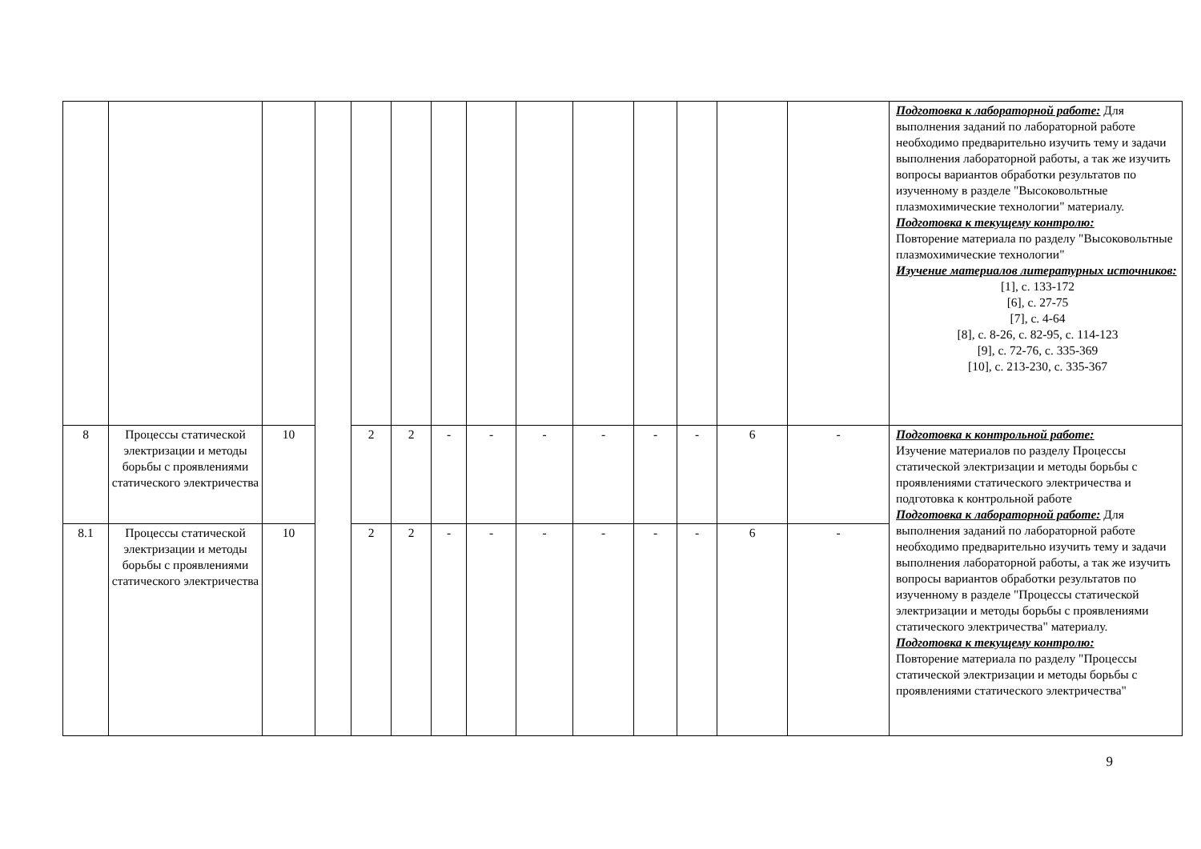| | | | | | | | | | | | | | | Подготовка к лабораторной работе: Для выполнения заданий по лабораторной работе необходимо предварительно изучить тему и задачи выполнения лабораторной работы, а так же изучить вопросы вариантов обработки результатов по изученному в разделе "Высоковольтные плазмохимические технологии" материалу. Подготовка к текущему контролю: Повторение материала по разделу "Высоковольтные плазмохимические технологии" Изучение материалов литературных источников: [1], с. 133-172 [6], с. 27-75 [7], с. 4-64 [8], с. 8-26, с. 82-95, с. 114-123 [9], с. 72-76, с. 335-369 [10], с. 213-230, с. 335-367 |
| 8 | Процессы статической электризации и методы борьбы с проявлениями статического электричества | 10 | | 2 | 2 | - | - | - | - | - | - | 6 | - | Подготовка к контрольной работе: Изучение материалов по разделу Процессы статической электризации и методы борьбы с проявлениями статического электричества и подготовка к контрольной работе Подготовка к лабораторной работе: Для выполнения заданий по лабораторной работе необходимо предварительно изучить тему и задачи выполнения лабораторной работы, а так же изучить вопросы вариантов обработки результатов по изученному в разделе "Процессы статической электризации и методы борьбы с проявлениями статического электричества" материалу. Подготовка к текущему контролю: Повторение материала по разделу "Процессы статической электризации и методы борьбы с проявлениями статического электричества" |
| 8.1 | Процессы статической электризации и методы борьбы с проявлениями статического электричества | 10 | | 2 | 2 | - | - | - | - | - | - | 6 | - | |
9